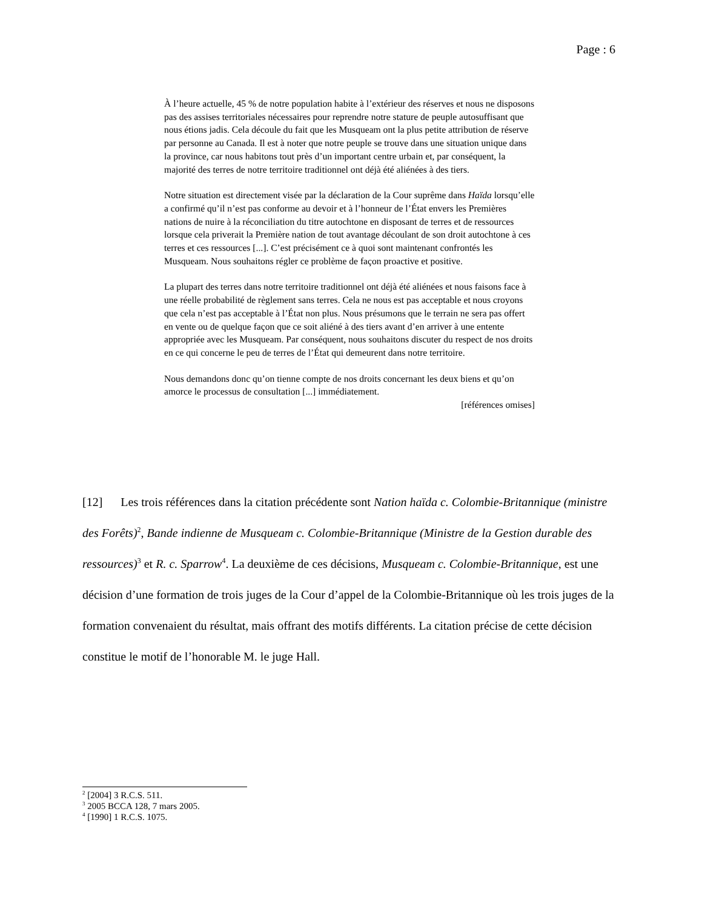Page : 6
À l’heure actuelle, 45 % de notre population habite à l’extérieur des réserves et nous ne disposons pas des assises territoriales nécessaires pour reprendre notre stature de peuple autosuffisant que nous étions jadis. Cela découle du fait que les Musqueam ont la plus petite attribution de réserve par personne au Canada. Il est à noter que notre peuple se trouve dans une situation unique dans la province, car nous habitons tout près d’un important centre urbain et, par conséquent, la majorité des terres de notre territoire traditionnel ont déjà été aliénées à des tiers.
Notre situation est directement visée par la déclaration de la Cour suprême dans Haïda lorsqu’elle a confirmé qu’il n’est pas conforme au devoir et à l’honneur de l’État envers les Premières nations de nuire à la réconciliation du titre autochtone en disposant de terres et de ressources lorsque cela priverait la Première nation de tout avantage découlant de son droit autochtone à ces terres et ces ressources [...]. C’est précisément ce à quoi sont maintenant confrontés les Musqueam. Nous souhaitons régler ce problème de façon proactive et positive.
La plupart des terres dans notre territoire traditionnel ont déjà été aliénées et nous faisons face à une réelle probabilité de règlement sans terres. Cela ne nous est pas acceptable et nous croyons que cela n’est pas acceptable à l’État non plus. Nous présumons que le terrain ne sera pas offert en vente ou de quelque façon que ce soit aliéné à des tiers avant d’en arriver à une entente appropriée avec les Musqueam. Par conséquent, nous souhaitons discuter du respect de nos droits en ce qui concerne le peu de terres de l’État qui demeurent dans notre territoire.
Nous demandons donc qu’on tienne compte de nos droits concernant les deux biens et qu’on amorce le processus de consultation [...] immédiatement.
[références omises]
[12] Les trois références dans la citation précédente sont Nation haïda c. Colombie-Britannique (ministre des Forêts)<sup>2</sup>, Bande indienne de Musqueam c. Colombie-Britannique (Ministre de la Gestion durable des ressources)<sup>3</sup> et R. c. Sparrow<sup>4</sup>. La deuxième de ces décisions, Musqueam c. Colombie-Britannique, est une décision d’une formation de trois juges de la Cour d’appel de la Colombie-Britannique où les trois juges de la formation convenaient du résultat, mais offrant des motifs différents. La citation précise de cette décision constitue le motif de l’honorable M. le juge Hall.
<sup>2</sup> [2004] 3 R.C.S. 511.
<sup>3</sup> 2005 BCCA 128, 7 mars 2005.
<sup>4</sup> [1990] 1 R.C.S. 1075.